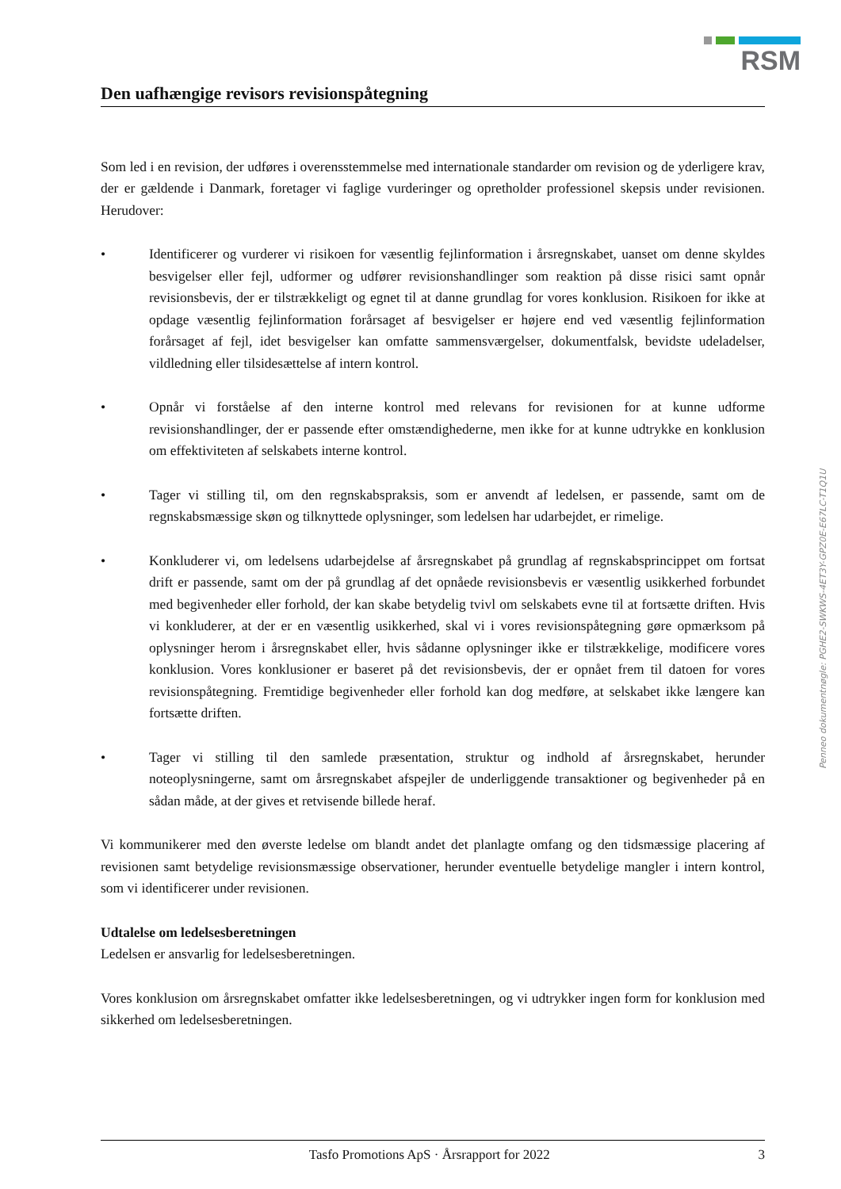RSM
Den uafhængige revisors revisionspåtegning
Som led i en revision, der udføres i overensstemmelse med internationale standarder om revision og de yderligere krav, der er gældende i Danmark, foretager vi faglige vurderinger og opretholder professionel skepsis under revisionen. Herudover:
• Identificerer og vurderer vi risikoen for væsentlig fejlinformation i årsregnskabet, uanset om denne skyldes besvigelser eller fejl, udformer og udfører revisionshandlinger som reaktion på disse risici samt opnår revisionsbevis, der er tilstrækkeligt og egnet til at danne grundlag for vores konklusion. Risikoen for ikke at opdage væsentlig fejlinformation forårsaget af besvigelser er højere end ved væsentlig fejlinformation forårsaget af fejl, idet besvigelser kan omfatte sammensværgelser, dokumentfalsk, bevidste udeladelser, vildledning eller tilsidesættelse af intern kontrol.
• Opnår vi forståelse af den interne kontrol med relevans for revisionen for at kunne udforme revisionshandlinger, der er passende efter omstændighederne, men ikke for at kunne udtrykke en konklusion om effektiviteten af selskabets interne kontrol.
• Tager vi stilling til, om den regnskabspraksis, som er anvendt af ledelsen, er passende, samt om de regnskabsmæssige skøn og tilknyttede oplysninger, som ledelsen har udarbejdet, er rimelige.
• Konkluderer vi, om ledelsens udarbejdelse af årsregnskabet på grundlag af regnskabsprincippet om fortsat drift er passende, samt om der på grundlag af det opnåede revisionsbevis er væsentlig usikkerhed forbundet med begivenheder eller forhold, der kan skabe betydelig tvivl om selskabets evne til at fortsætte driften. Hvis vi konkluderer, at der er en væsentlig usikkerhed, skal vi i vores revisionspåtegning gøre opmærksom på oplysninger herom i årsregnskabet eller, hvis sådanne oplysninger ikke er tilstrækkelige, modificere vores konklusion. Vores konklusioner er baseret på det revisionsbevis, der er opnået frem til datoen for vores revisionspåtegning. Fremtidige begivenheder eller forhold kan dog medføre, at selskabet ikke længere kan fortsætte driften.
• Tager vi stilling til den samlede præsentation, struktur og indhold af årsregnskabet, herunder noteoplysningerne, samt om årsregnskabet afspejler de underliggende transaktioner og begivenheder på en sådan måde, at der gives et retvisende billede heraf.
Vi kommunikerer med den øverste ledelse om blandt andet det planlagte omfang og den tidsmæssige placering af revisionen samt betydelige revisionsmæssige observationer, herunder eventuelle betydelige mangler i intern kontrol, som vi identificerer under revisionen.
Udtalelse om ledelsesberetningen
Ledelsen er ansvarlig for ledelsesberetningen.
Vores konklusion om årsregnskabet omfatter ikke ledelsesberetningen, og vi udtrykker ingen form for konklusion med sikkerhed om ledelsesberetningen.
Penneo dokumentnøgle: PGHE2-SWKWS-4ET3Y-GPZ0E-E67LC-T1Q1U
Tasfo Promotions ApS · Årsrapport for 2022 3